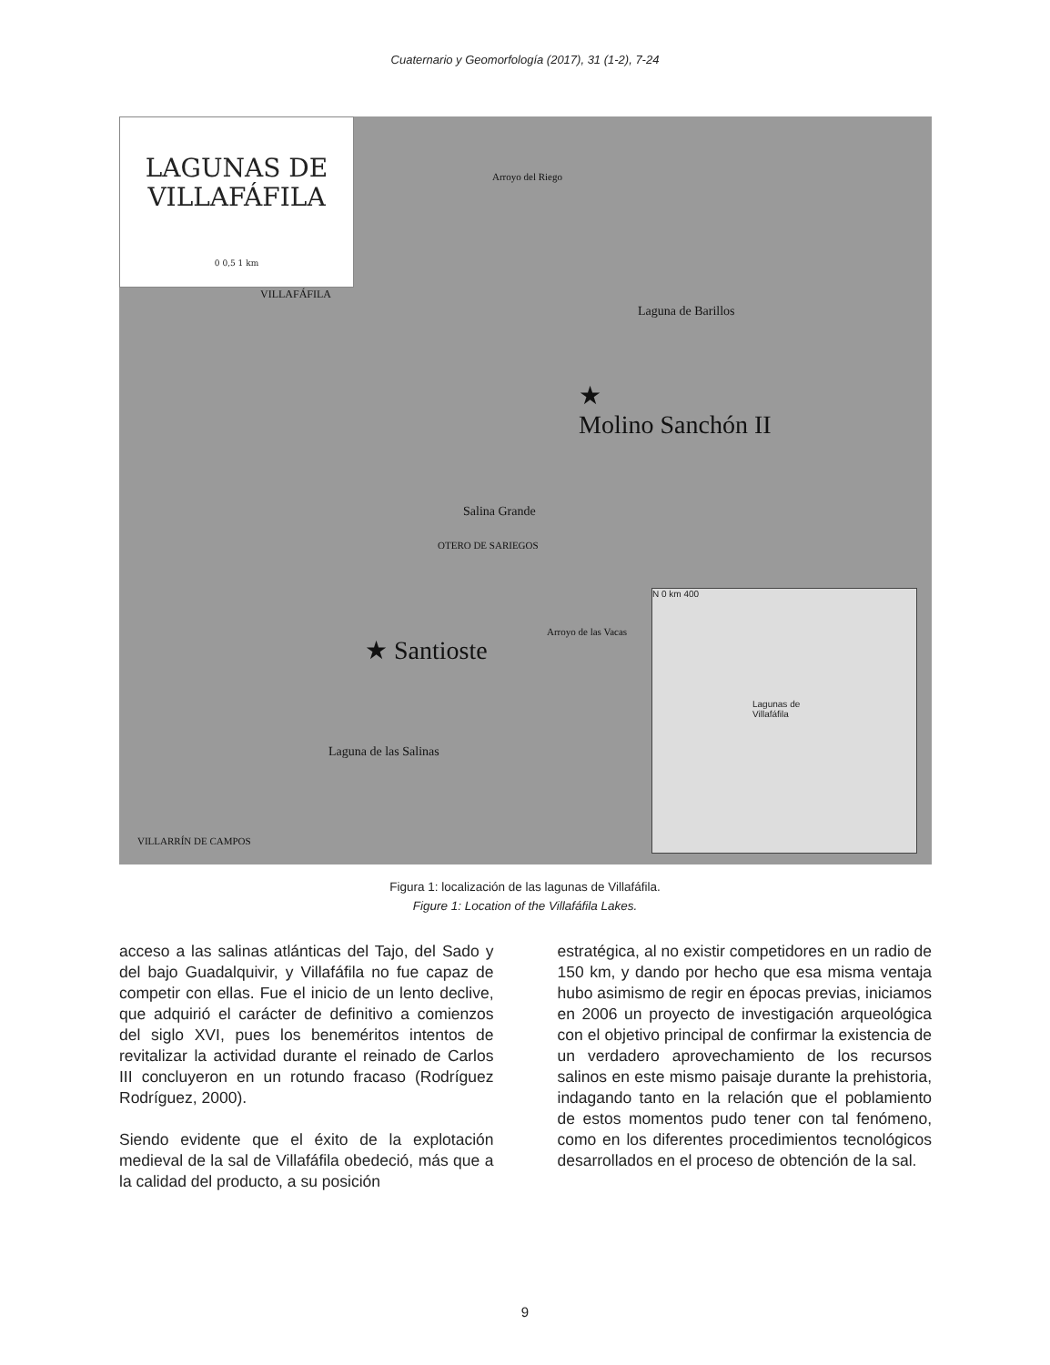Cuaternario y Geomorfología (2017), 31 (1-2), 7-24
LAGUNAS DE
VILLAFÁFILA
0 0,5 1 km
VILLAFÁFILA
Laguna de Barillos
★
Molino Sanchón II
Salina Grande
OTERO DE SARIEGOS
★ Santioste
Arroyo de las Vacas
Laguna de las Salinas
VILLARRÍN DE CAMPOS
Arroyo del Riego
N 0 km 400
Lagunas de
Villafáfila
Figura 1: localización de las lagunas de Villafáfila.
Figure 1: Location of the Villafáfila Lakes.
acceso a las salinas atlánticas del Tajo, del Sado y del bajo Guadalquivir, y Villafáfila no fue capaz de competir con ellas. Fue el inicio de un lento declive, que adquirió el carácter de definitivo a comienzos del siglo XVI, pues los beneméritos intentos de revitalizar la actividad durante el reinado de Carlos III concluyeron en un rotundo fracaso (Rodríguez Rodríguez, 2000).
Siendo evidente que el éxito de la explotación medieval de la sal de Villafáfila obedeció, más que a la calidad del producto, a su posición
estratégica, al no existir competidores en un radio de 150 km, y dando por hecho que esa misma ventaja hubo asimismo de regir en épocas previas, iniciamos en 2006 un proyecto de investigación arqueológica con el objetivo principal de confirmar la existencia de un verdadero aprovechamiento de los recursos salinos en este mismo paisaje durante la prehistoria, indagando tanto en la relación que el poblamiento de estos momentos pudo tener con tal fenómeno, como en los diferentes procedimientos tecnológicos desarrollados en el proceso de obtención de la sal.
9